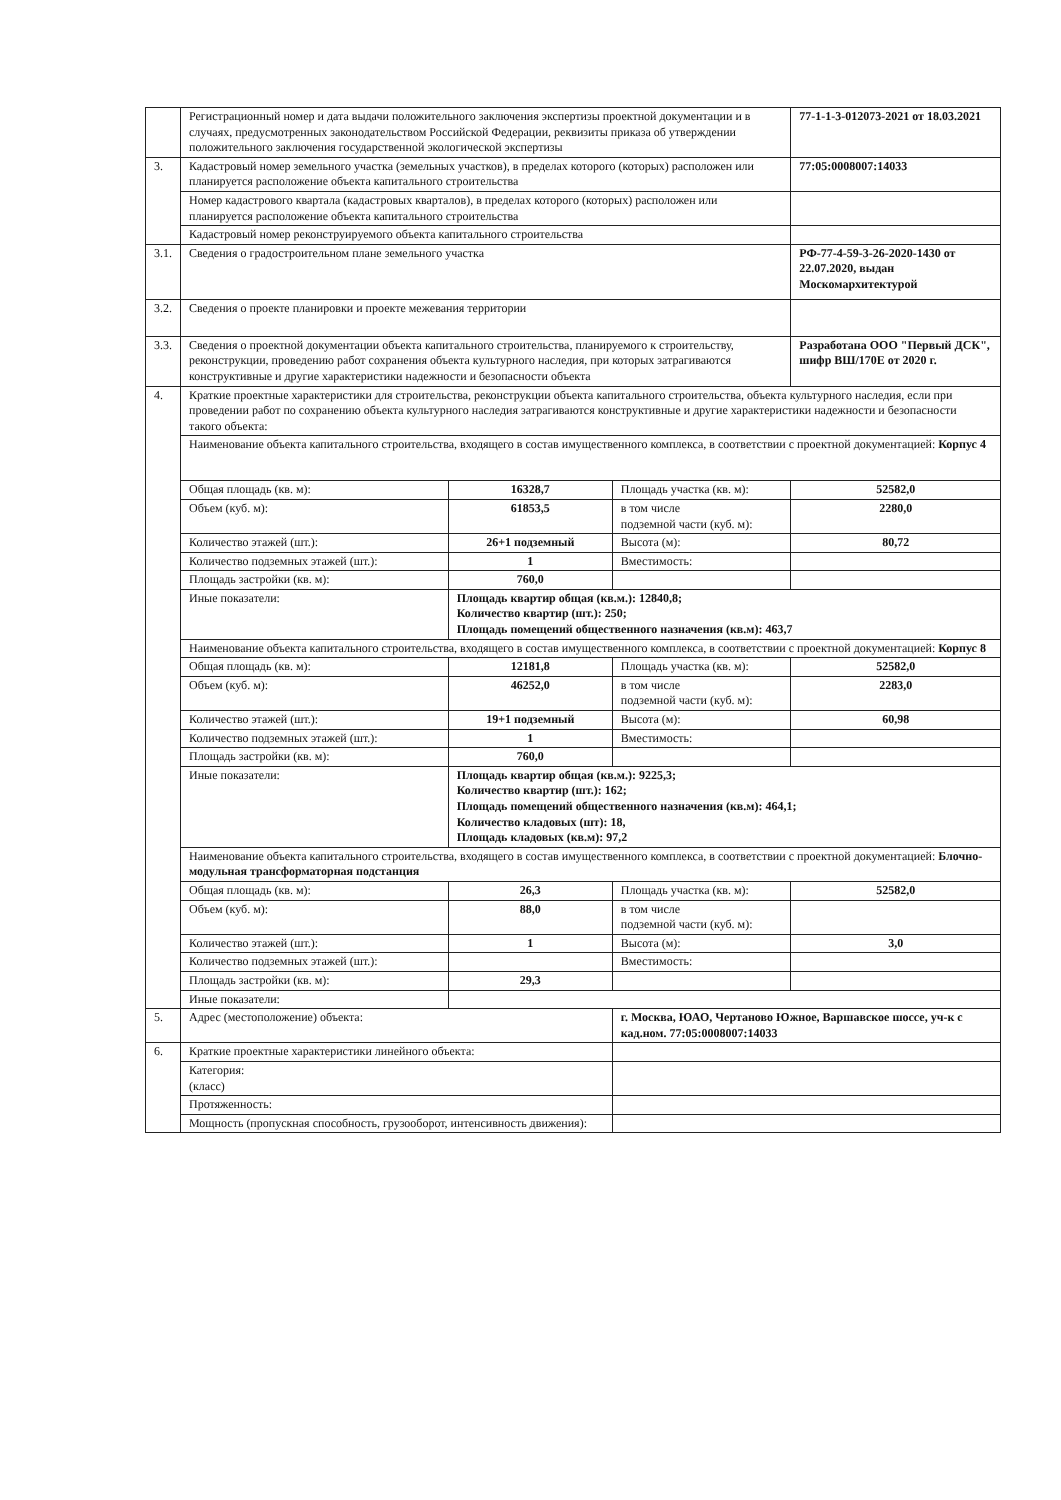| | Регистрационный номер и дата выдачи положительного заключения экспертизы проектной документации и в случаях, предусмотренных законодательством Российской Федерации, реквизиты приказа об утверждении положительного заключения государственной экологической экспертизы | | | 77-1-1-3-012073-2021 от 18.03.2021 |
| 3. | Кадастровый номер земельного участка (земельных участков), в пределах которого (которых) расположен или планируется расположение объекта капитального строительства | | | 77:05:0008007:14033 |
| | Номер кадастрового квартала (кадастровых кварталов), в пределах которого (которых) расположен или планируется расположение объекта капитального строительства | | | |
| | Кадастровый номер реконструируемого объекта капитального строительства | | | |
| 3.1. | Сведения о градостроительном плане земельного участка | | | РФ-77-4-59-3-26-2020-1430 от 22.07.2020, выдан Москомархитектурой |
| 3.2. | Сведения о проекте планировки и проекте межевания территории | | | |
| 3.3. | Сведения о проектной документации объекта капитального строительства, планируемого к строительству, реконструкции, проведению работ сохранения объекта культурного наследия, при которых затрагиваются конструктивные и другие характеристики надежности и безопасности объекта | | | Разработана ООО "Первый ДСК", шифр ВШ/170Е от 2020 г. |
| 4. | Краткие проектные характеристики для строительства, реконструкции объекта капитального строительства, объекта культурного наследия, если при проведении работ по сохранению объекта культурного наследия затрагиваются конструктивные и другие характеристики надежности и безопасности такого объекта: | | | |
| | Наименование объекта капитального строительства, входящего в состав имущественного комплекса, в соответствии с проектной документацией: Корпус 4 | | | |
| | Общая площадь (кв. м): | 16328,7 | Площадь участка (кв. м): | 52582,0 |
| | Объем (куб. м): | 61853,5 | в том числе подземной части (куб. м): | 2280,0 |
| | Количество этажей (шт.): | 26+1 подземный | Высота (м): | 80,72 |
| | Количество подземных этажей (шт.): | 1 | Вместимость: | |
| | Площадь застройки (кв. м): | 760,0 | | |
| | Иные показатели: | Площадь квартир общая (кв.м.): 12840,8; Количество квартир (шт.): 250; Площадь помещений общественного назначения (кв.м): 463,7 | | |
| | Наименование объекта капитального строительства, входящего в состав имущественного комплекса, в соответствии с проектной документацией: Корпус 8 | | | |
| | Общая площадь (кв. м): | 12181,8 | Площадь участка (кв. м): | 52582,0 |
| | Объем (куб. м): | 46252,0 | в том числе подземной части (куб. м): | 2283,0 |
| | Количество этажей (шт.): | 19+1 подземный | Высота (м): | 60,98 |
| | Количество подземных этажей (шт.): | 1 | Вместимость: | |
| | Площадь застройки (кв. м): | 760,0 | | |
| | Иные показатели: | Площадь квартир общая (кв.м.): 9225,3; Количество квартир (шт.): 162; Площадь помещений общественного назначения (кв.м): 464,1; Количество кладовых (шт): 18, Площадь кладовых (кв.м): 97,2 | | |
| | Наименование объекта капитального строительства, входящего в состав имущественного комплекса, в соответствии с проектной документацией: Блочно-модульная трансформаторная подстанция | | | |
| | Общая площадь (кв. м): | 26,3 | Площадь участка (кв. м): | 52582,0 |
| | Объем (куб. м): | 88,0 | в том числе подземной части (куб. м): | |
| | Количество этажей (шт.): | 1 | Высота (м): | 3,0 |
| | Количество подземных этажей (шт.): | | Вместимость: | |
| | Площадь застройки (кв. м): | 29,3 | | |
| | Иные показатели: | | | |
| 5. | Адрес (местоположение) объекта: | | г. Москва, ЮАО, Чертаново Южное, Варшавское шоссе, уч-к с кад.ном. 77:05:0008007:14033 | |
| 6. | Краткие проектные характеристики линейного объекта: | | | |
| | Категория: (класс) | | | |
| | Протяженность: | | | |
| | Мощность (пропускная способность, грузооборот, интенсивность движения): | | | |